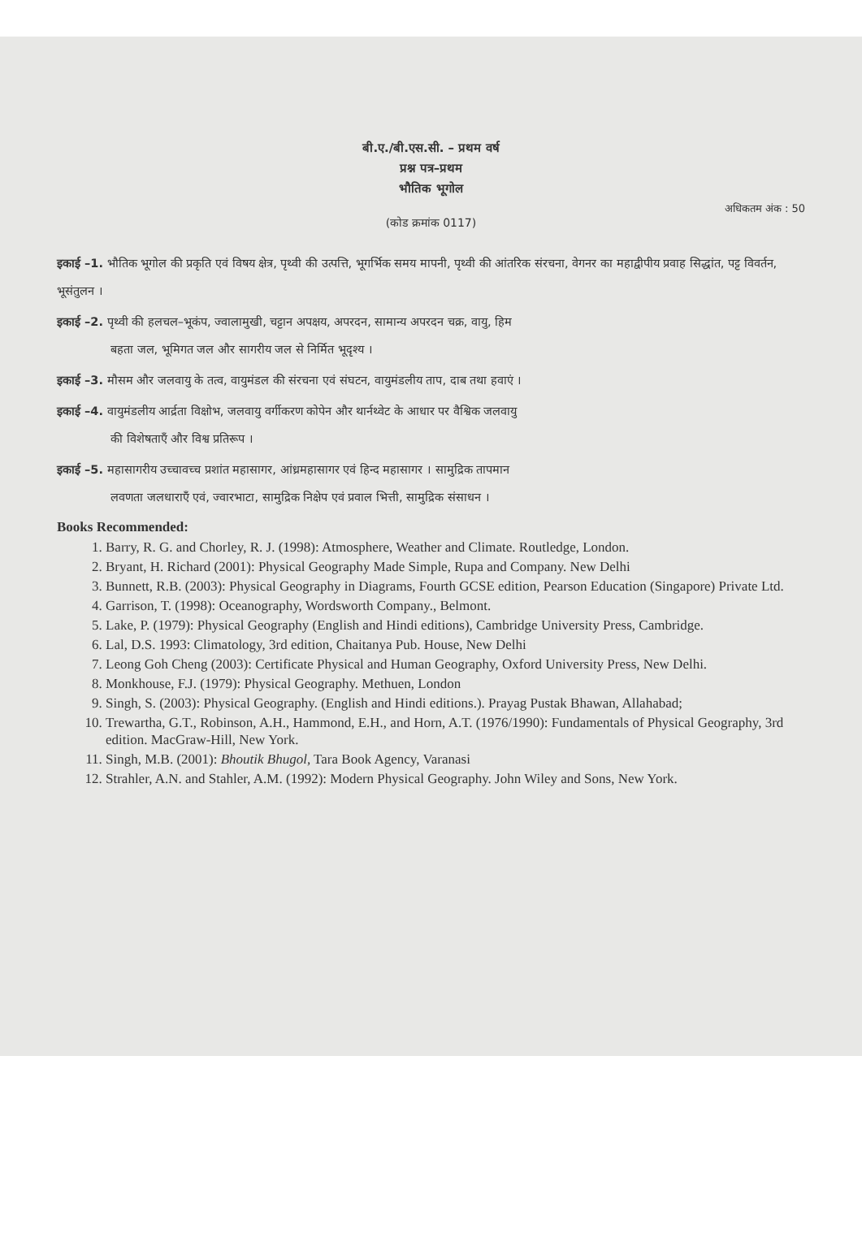बी.ए./बी.एस.सी. – प्रथम वर्ष
प्रश्न पत्र–प्रथम
भौतिक भूगोल
अधिकतम अंक : 50
(कोड क्रमांक 0117)
इकाई –1. भौतिक भूगोल की प्रकृति एवं विषय क्षेत्र, पृथ्वी की उत्पत्ति, भूगर्भिक समय मापनी, पृथ्वी की आंतरिक संरचना, वेगनर का महाद्वीपीय प्रवाह सिद्धांत, पट्ट विवर्तन, भूसंतुलन ।
इकाई –2. पृथ्वी की हलचल–भूकंप, ज्वालामुखी, चट्टान अपक्षय, अपरदन, सामान्य अपरदन चक्र, वायु, हिम
बहता जल, भूमिगत जल और सागरीय जल से निर्मित भूदृश्य ।
इकाई –3. मौसम और जलवायु के तत्व, वायुमंडल की संरचना एवं संघटन, वायुमंडलीय ताप, दाब तथा हवाएं ।
इकाई –4. वायुमंडलीय आर्द्रता विक्षोभ, जलवायु वर्गीकरण कोपेन और थार्नथ्वेट के आधार पर वैश्विक जलवायु
की विशेषताएँ और विश्व प्रतिरूप ।
इकाई –5. महासागरीय उच्चावच्च प्रशांत महासागर, आंध्रमहासागर एवं हिन्द महासागर । सामुद्रिक तापमान
लवणता जलधाराएँ एवं, ज्वारभाटा, सामुद्रिक निक्षेप एवं प्रवाल भित्ती, सामुद्रिक संसाधन ।
Books Recommended:
1. Barry, R. G. and Chorley, R. J. (1998): Atmosphere, Weather and Climate. Routledge, London.
2. Bryant, H. Richard (2001): Physical Geography Made Simple, Rupa and Company. New Delhi
3. Bunnett, R.B. (2003): Physical Geography in Diagrams, Fourth GCSE edition, Pearson Education (Singapore) Private Ltd.
4. Garrison, T. (1998): Oceanography, Wordsworth Company., Belmont.
5. Lake, P. (1979): Physical Geography (English and Hindi editions), Cambridge University Press, Cambridge.
6. Lal, D.S. 1993: Climatology, 3rd edition, Chaitanya Pub. House, New Delhi
7. Leong Goh Cheng (2003): Certificate Physical and Human Geography, Oxford University Press, New Delhi.
8. Monkhouse, F.J. (1979): Physical Geography. Methuen, London
9. Singh, S. (2003): Physical Geography. (English and Hindi editions.). Prayag Pustak Bhawan, Allahabad;
10. Trewartha, G.T., Robinson, A.H., Hammond, E.H., and Horn, A.T. (1976/1990): Fundamentals of Physical Geography, 3rd edition. MacGraw-Hill, New York.
11. Singh, M.B. (2001): Bhoutik Bhugol, Tara Book Agency, Varanasi
12. Strahler, A.N. and Stahler, A.M. (1992): Modern Physical Geography. John Wiley and Sons, New York.